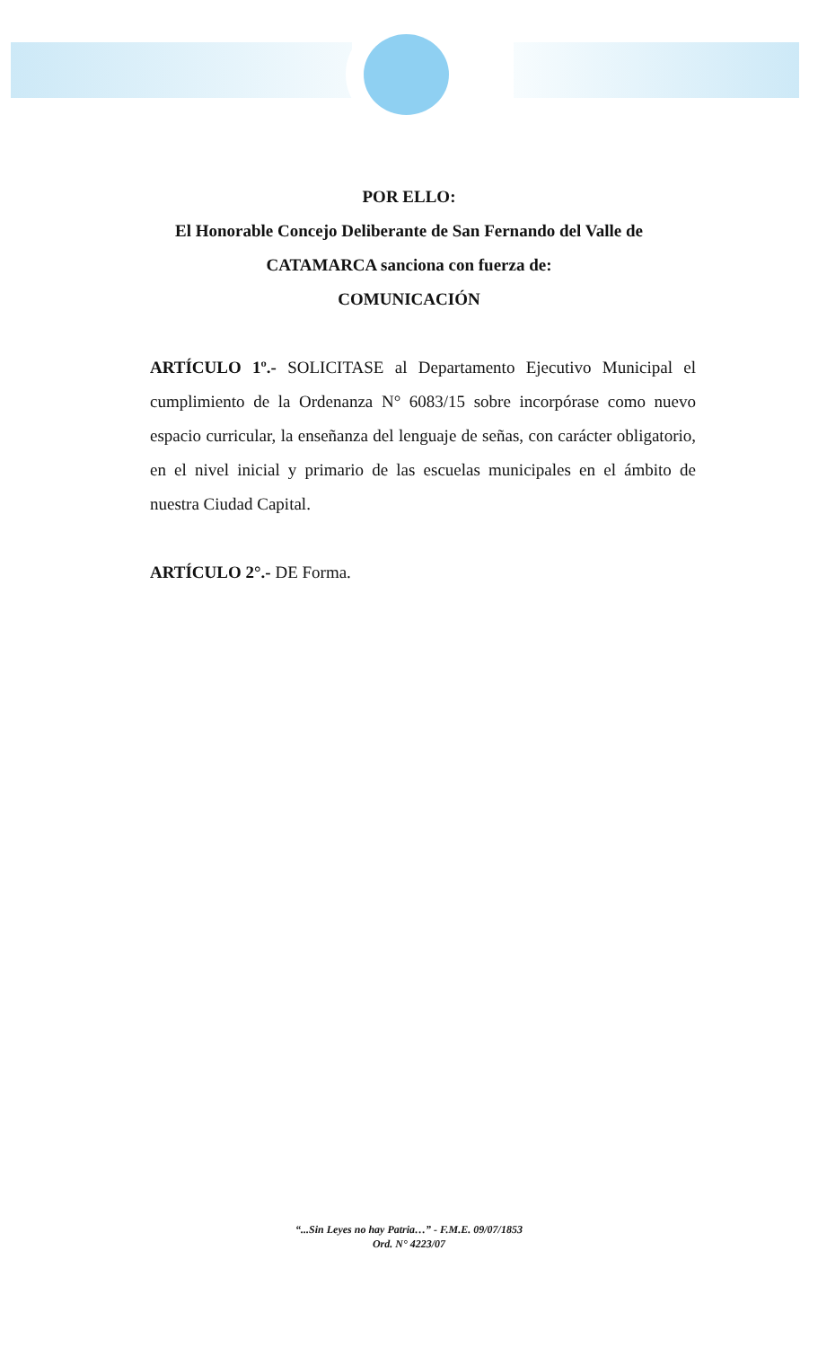POR ELLO:
El Honorable Concejo Deliberante de San Fernando del Valle de
CATAMARCA sanciona con fuerza de:
COMUNICACIÓN
ARTÍCULO 1º.- SOLICITASE al Departamento Ejecutivo Municipal el cumplimiento de la Ordenanza N° 6083/15 sobre incorpórase como nuevo espacio curricular, la enseñanza del lenguaje de señas, con carácter obligatorio, en el nivel inicial y primario de las escuelas municipales en el ámbito de nuestra Ciudad Capital.
ARTÍCULO 2°.- DE Forma.
“...Sin Leyes no hay Patria…” - F.M.E. 09/07/1853
Ord. N° 4223/07